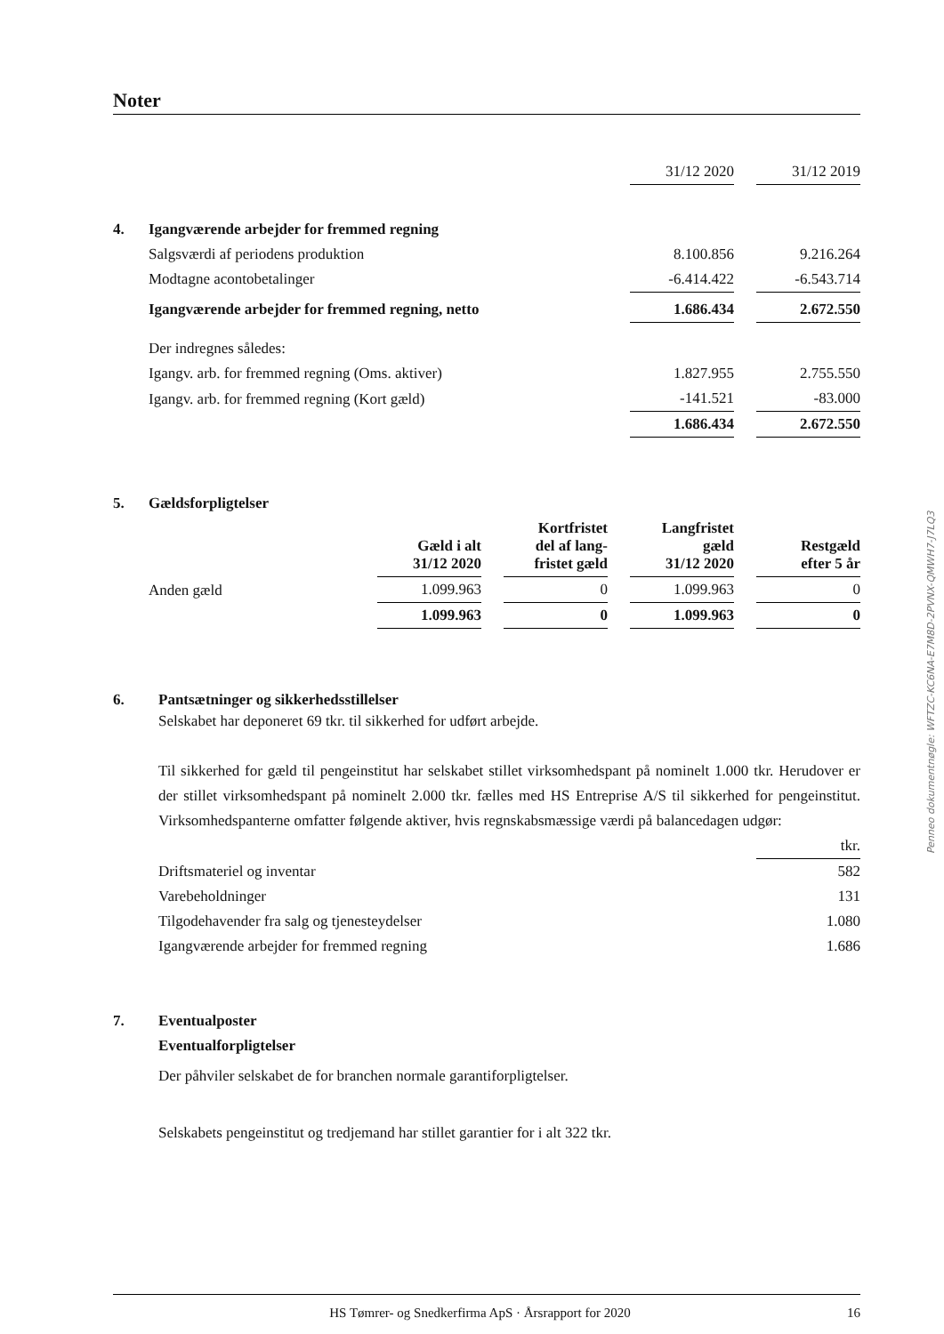Noter
| | | 31/12 2020 | | 31/12 2019 |
| 4. | Igangværende arbejder for fremmed regning | | | |
| | Salgsværdi af periodens produktion | 8.100.856 | | 9.216.264 |
| | Modtagne acontobetalinger | -6.414.422 | | -6.543.714 |
| | Igangværende arbejder for fremmed regning, netto | 1.686.434 | | 2.672.550 |
| | Der indregnes således: | | | |
| | Igangv. arb. for fremmed regning (Oms. aktiver) | 1.827.955 | | 2.755.550 |
| | Igangv. arb. for fremmed regning (Kort gæld) | -141.521 | | -83.000 |
| | | 1.686.434 | | 2.672.550 |
| 5. | Gældsforpligtelser | | | | | | | |
| | | Gæld i alt 31/12 2020 | | Kortfristet del af lang- fristet gæld | | Langfristet gæld 31/12 2020 | | Restgæld efter 5 år |
| | Anden gæld | 1.099.963 | | 0 | | 1.099.963 | | 0 |
| | | 1.099.963 | | 0 | | 1.099.963 | | 0 |
6. Pantsætninger og sikkerhedsstillelser
Selskabet har deponeret 69 tkr. til sikkerhed for udført arbejde.
Til sikkerhed for gæld til pengeinstitut har selskabet stillet virksomhedspant på nominelt 1.000 tkr. Herudover er der stillet virksomhedspant på nominelt 2.000 tkr. fælles med HS Entreprise A/S til sikkerhed for pengeinstitut. Virksomhedspanterne omfatter følgende aktiver, hvis regnskabsmæssige værdi på balancedagen udgør:
| | tkr. |
| Driftsmateriel og inventar | 582 |
| Varebeholdninger | 131 |
| Tilgodehavender fra salg og tjenesteydelser | 1.080 |
| Igangværende arbejder for fremmed regning | 1.686 |
7. Eventualposter
Eventualforpligtelser
Der påhviler selskabet de for branchen normale garantiforpligtelser.
Selskabets pengeinstitut og tredjemand har stillet garantier for i alt 322 tkr.
Penneo dokumentnøgle: WFTZC-KC6NA-E7M8D-2PVNX-QMWH7-J7LQ3
HS Tømrer- og Snedkerfirma ApS · Årsrapport for 2020 16